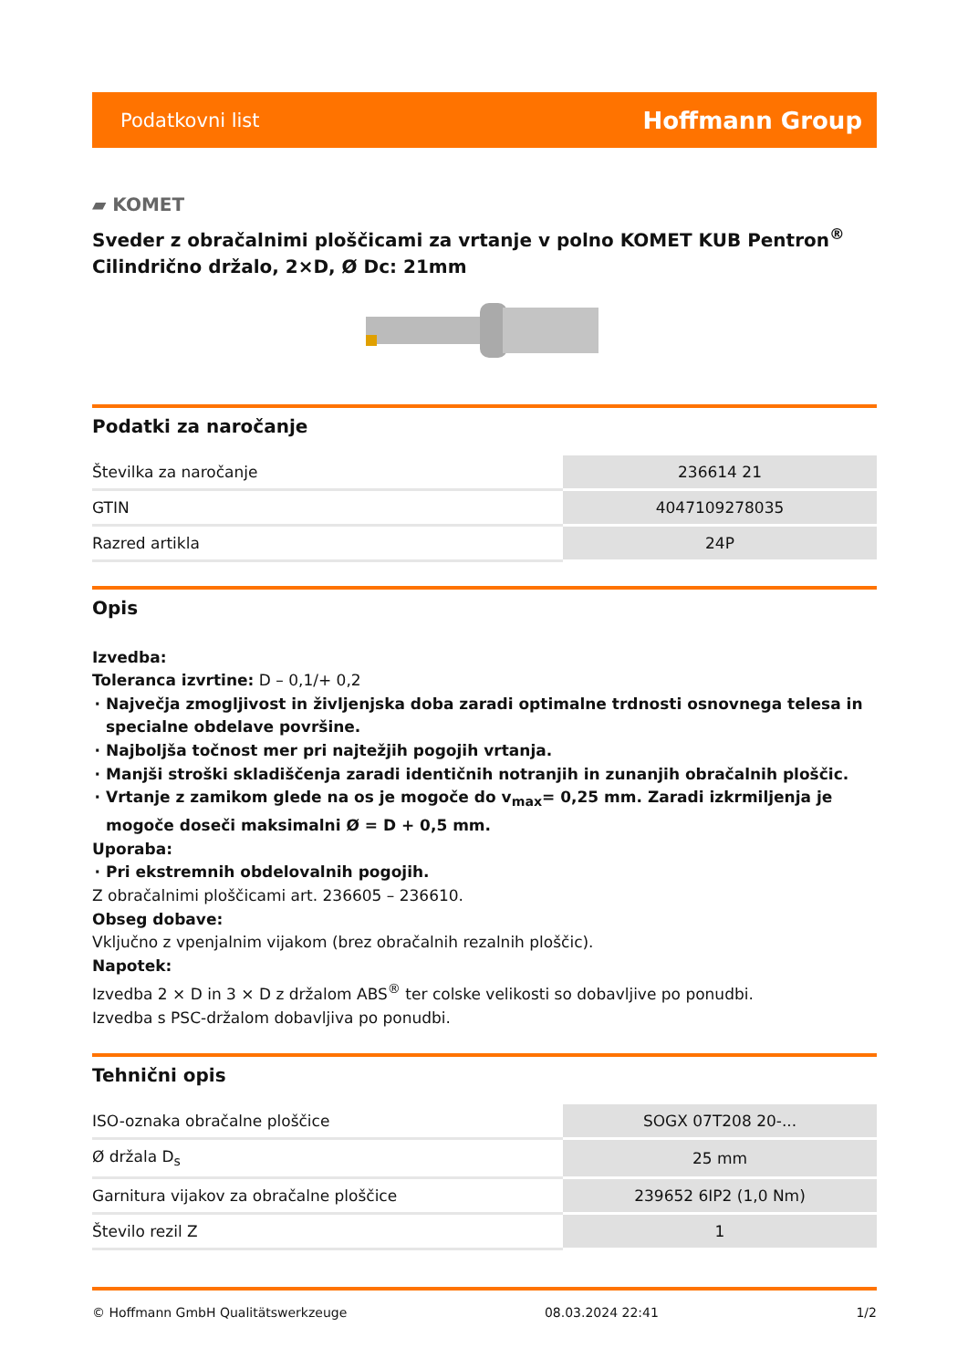Podatkovni list Hoffmann Group
▰ KOMET
Sveder z obračalnimi ploščicami za vrtanje v polno KOMET KUB Pentron<sup>®</sup>
Cilindrično držalo, 2×D, Ø Dc: 21mm
Podatki za naročanje
| Številka za naročanje | 236614 21 |
| GTIN | 4047109278035 |
| Razred artikla | 24P |
Opis
Izvedba:
Toleranca izvrtine: D – 0,1/+ 0,2
Največja zmogljivost in življenjska doba zaradi optimalne trdnosti osnovnega telesa in specialne obdelave površine.
Najboljša točnost mer pri najtežjih pogojih vrtanja.
Manjši stroški skladiščenja zaradi identičnih notranjih in zunanjih obračalnih ploščic.
Vrtanje z zamikom glede na os je mogoče do v<sub>max</sub>= 0,25 mm. Zaradi izkrmiljenja je mogoče doseči maksimalni Ø = D + 0,5 mm.
Uporaba:
Pri ekstremnih obdelovalnih pogojih.
Z obračalnimi ploščicami art. 236605 – 236610.
Obseg dobave:
Vključno z vpenjalnim vijakom (brez obračalnih rezalnih ploščic).
Napotek:
Izvedba 2 × D in 3 × D z držalom ABS<sup>®</sup> ter colske velikosti so dobavljive po ponudbi.
Izvedba s PSC-držalom dobavljiva po ponudbi.
Tehnični opis
| ISO-oznaka obračalne ploščice | SOGX 07T208 20-... |
| Ø držala D<sub>s</sub> | 25 mm |
| Garnitura vijakov za obračalne ploščice | 239652 6IP2 (1,0 Nm) |
| Število rezil Z | 1 |
© Hoffmann GmbH Qualitätswerkzeuge 08.03.2024 22:41 1/2